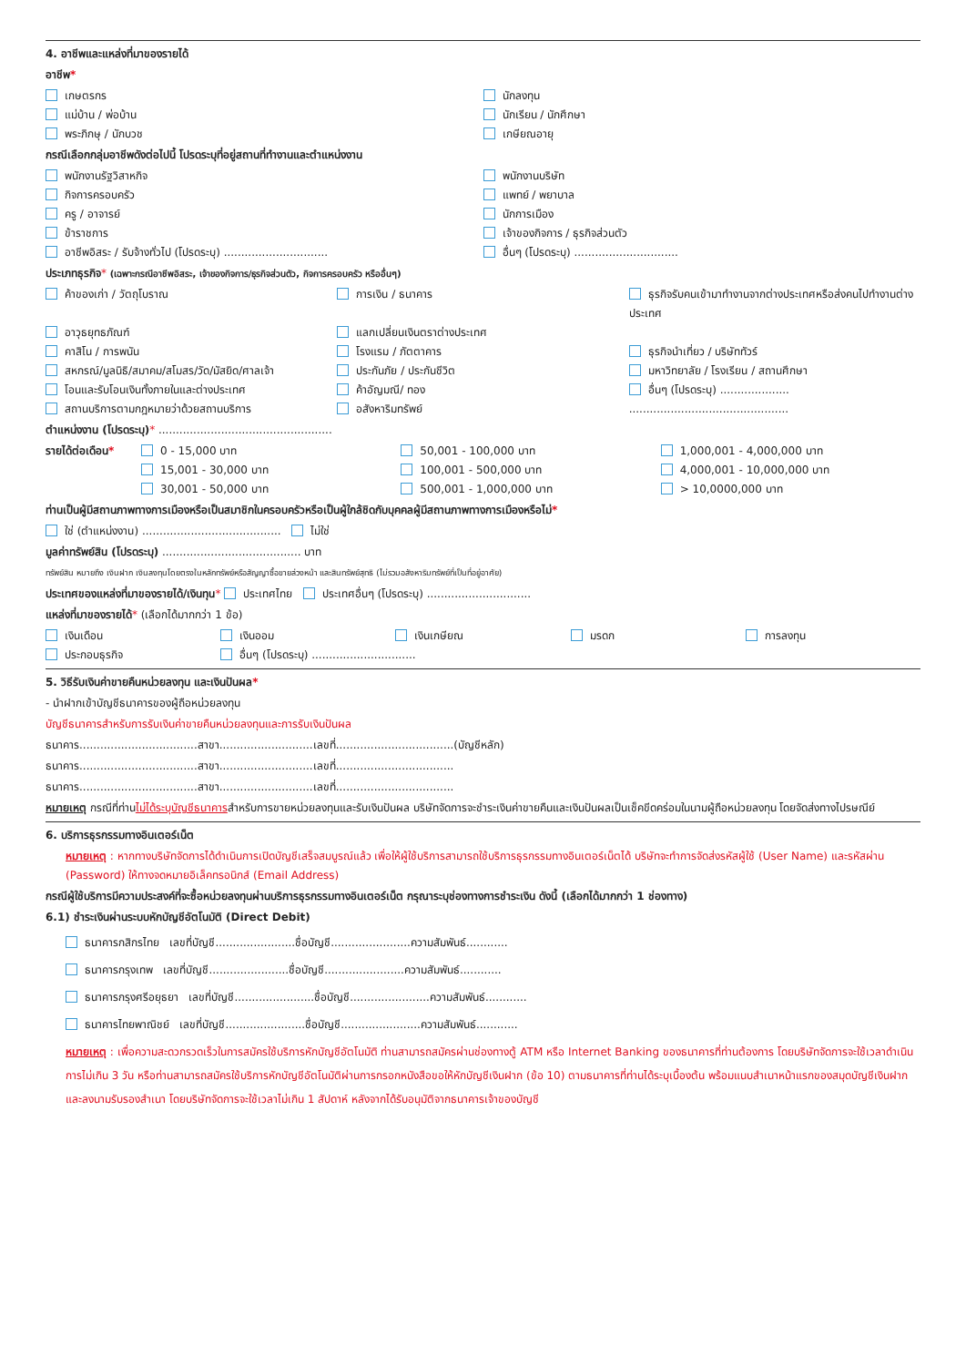4. อาชีพและแหล่งที่มาของรายได้
อาชีพ*
เกษตรกร นักลงทุน
แม่บ้าน / พ่อบ้าน นักเรียน / นักศึกษา
พระภิกษุ / นักบวช เกษียณอายุ
กรณีเลือกกลุ่มอาชีพดังต่อไปนี้ โปรดระบุที่อยู่สถานที่ทำงานและตำแหน่งงาน
พนักงานรัฐวิสาหกิจ พนักงานบริษัท
กิจการครอบครัว แพทย์ / พยาบาล
ครู / อาจารย์ นักการเมือง
ข้าราชการ เจ้าของกิจการ / ธุรกิจส่วนตัว
อาชีพอิสระ / รับจ้างทั่วไป (โปรดระบุ) ..............................
อื่นๆ (โปรดระบุ) ..............................
ประเภทธุรกิจ* (เฉพาะกรณีอาชีพอิสระ, เจ้าของกิจการ/ธุรกิจส่วนตัว, กิจการครอบครัว หรืออื่นๆ)
ค้าของเก่า / วัตถุโบราณ การเงิน / ธนาคาร ธุรกิจรับคนเข้ามาทำงานจากต่างประเทศหรือส่งคนไปทำงานต่างประเทศ
อาวุธยุทธภัณฑ์ แลกเปลี่ยนเงินตราต่างประเทศ
คาสิโน / การพนัน โรงแรม / ภัตตาคาร ธุรกิจนำเที่ยว / บริษัททัวร์
สหกรณ์/มูลนิธิ/สมาคม/สโมสร/วัด/มัสยิด/ศาลเจ้า
ประกันภัย / ประกันชีวิต มหาวิทยาลัย / โรงเรียน / สถานศึกษา
โอนและรับโอนเงินทั้งภายในและต่างประเทศ
ค้าอัญมณี/ ทอง อื่นๆ (โปรดระบุ) ....................
สถานบริการตามกฎหมายว่าด้วยสถานบริการ
อสังหาริมทรัพย์ ..............................................
ตำแหน่งงาน (โปรดระบุ)* ..................................................
รายได้ต่อเดือน*
0 - 15,000 บาท
15,001 - 30,000 บาท
30,001 - 50,000 บาท
50,001 - 100,000 บาท
100,001 - 500,000 บาท
500,001 - 1,000,000 บาท
1,000,001 - 4,000,000 บาท
4,000,001 - 10,000,000 บาท
> 10,0000,000 บาท
ท่านเป็นผู้มีสถานภาพทางการเมืองหรือเป็นสมาชิกในครอบครัวหรือเป็นผู้ใกล้ชิดกับบุคคลผู้มีสถานภาพทางการเมืองหรือไม่*
ใช่ (ตำแหน่งงาน) ........................................ ไม่ใช่
มูลค่าทรัพย์สิน (โปรดระบุ) ........................................ บาท
ทรัพย์สิน หมายถึง เงินฝาก เงินลงทุนโดยตรงในหลักทรัพย์หรือสัญญาซื้อขายล่วงหน้า และสินทรัพย์สุทธิ (ไม่รวมอสังหาริมทรัพย์ที่เป็นที่อยู่อาศัย)
ประเทศของแหล่งที่มาของรายได้/เงินทุน* ประเทศไทย ประเทศอื่นๆ (โปรดระบุ) ..............................
แหล่งที่มาของรายได้* (เลือกได้มากกว่า 1 ข้อ)
เงินเดือน เงินออม เงินเกษียณ มรดก การลงทุน
ประกอบธุรกิจ อื่นๆ (โปรดระบุ) ..............................
5. วิธีรับเงินค่าขายคืนหน่วยลงทุน และเงินปันผล*
- นำฝากเข้าบัญชีธนาคารของผู้ถือหน่วยลงทุน
บัญชีธนาคารสำหรับการรับเงินค่าขายคืนหน่วยลงทุนและการรับเงินปันผล
ธนาคาร..................................สาขา...........................เลขที่..................................(บัญชีหลัก)
ธนาคาร..................................สาขา...........................เลขที่..................................
ธนาคาร..................................สาขา...........................เลขที่..................................
หมายเหตุ กรณีที่ท่านไม่ได้ระบุบัญชีธนาคารสำหรับการขายหน่วยลงทุนและรับเงินปันผล บริษัทจัดการจะชำระเงินค่าขายคืนและเงินปันผลเป็นเช็คขีดคร่อมในนามผู้ถือหน่วยลงทุน โดยจัดส่งทางไปรษณีย์
6. บริการธุรกรรมทางอินเตอร์เน็ต
หมายเหตุ : หากทางบริษัทจัดการได้ดำเนินการเปิดบัญชีเสร็จสมบูรณ์แล้ว เพื่อให้ผู้ใช้บริการสามารถใช้บริการธุรกรรมทางอินเตอร์เน็ตได้ บริษัทจะทำการจัดส่งรหัสผู้ใช้ (User Name) และรหัสผ่าน (Password) ให้ทางจดหมายอิเล็คทรอนิกส์ (Email Address)
กรณีผู้ใช้บริการมีความประสงค์ที่จะซื้อหน่วยลงทุนผ่านบริการธุรกรรมทางอินเตอร์เน็ต กรุณาระบุช่องทางการชำระเงิน ดังนี้ (เลือกได้มากกว่า 1 ช่องทาง)
6.1) ชำระเงินผ่านระบบหักบัญชีอัตโนมัติ (Direct Debit)
ธนาคารกสิกรไทย เลขที่บัญชี.......................ชื่อบัญชี.......................ความสัมพันธ์............
ธนาคารกรุงเทพ เลขที่บัญชี.......................ชื่อบัญชี.......................ความสัมพันธ์............
ธนาคารกรุงศรีอยุธยา เลขที่บัญชี.......................ชื่อบัญชี.......................ความสัมพันธ์............
ธนาคารไทยพาณิชย์ เลขที่บัญชี.......................ชื่อบัญชี.......................ความสัมพันธ์............
หมายเหตุ : เพื่อความสะดวกรวดเร็วในการสมัครใช้บริการหักบัญชีอัตโนมัติ ท่านสามารถสมัครผ่านช่องทางตู้ ATM หรือ Internet Banking ของธนาคารที่ท่านต้องการ โดยบริษัทจัดการจะใช้เวลาดำเนินการไม่เกิน 3 วัน หรือท่านสามารถสมัครใช้บริการหักบัญชีอัตโนมัติผ่านการกรอกหนังสือขอให้หักบัญชีเงินฝาก (ข้อ 10) ตามธนาคารที่ท่านได้ระบุเบื้องต้น พร้อมแนบสำเนาหน้าแรกของสมุดบัญชีเงินฝากและลงนามรับรองสำเนา โดยบริษัทจัดการจะใช้เวลาไม่เกิน 1 สัปดาห์ หลังจากได้รับอนุมัติจากธนาคารเจ้าของบัญชี